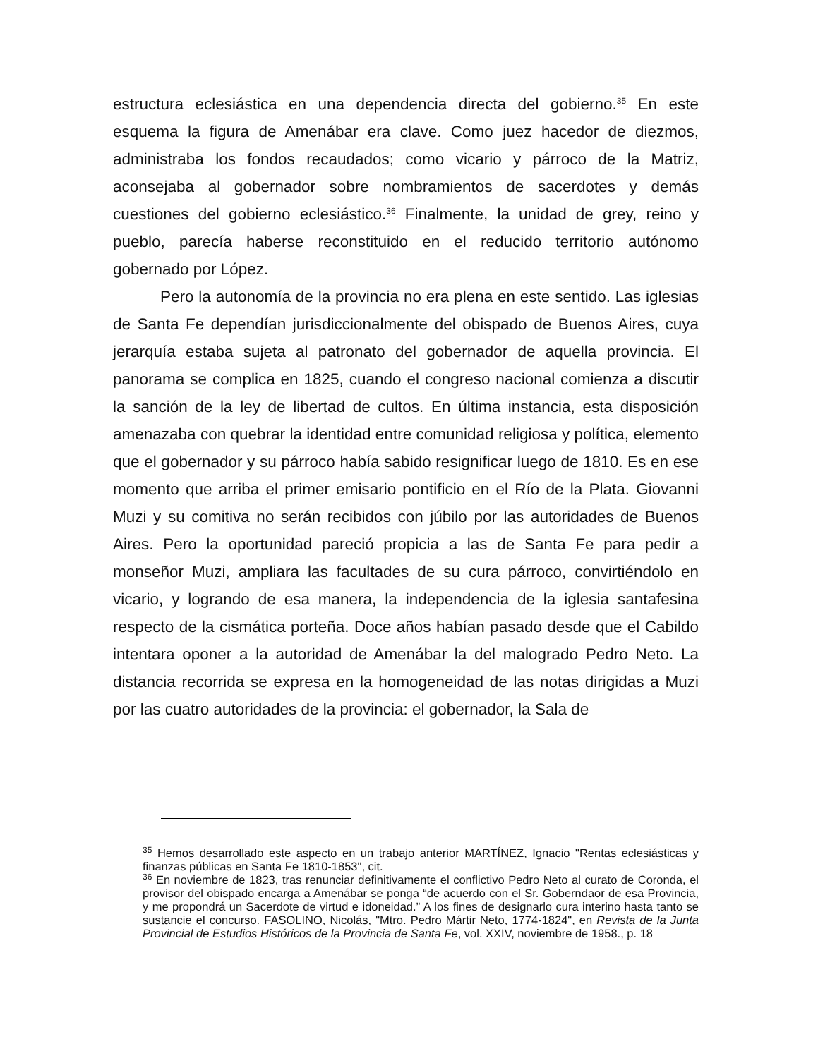estructura eclesiástica en una dependencia directa del gobierno.<sup>35</sup> En este esquema la figura de Amenábar era clave. Como juez hacedor de diezmos, administraba los fondos recaudados; como vicario y párroco de la Matriz, aconsejaba al gobernador sobre nombramientos de sacerdotes y demás cuestiones del gobierno eclesiástico.<sup>36</sup> Finalmente, la unidad de grey, reino y pueblo, parecía haberse reconstituido en el reducido territorio autónomo gobernado por López.
Pero la autonomía de la provincia no era plena en este sentido. Las iglesias de Santa Fe dependían jurisdiccionalmente del obispado de Buenos Aires, cuya jerarquía estaba sujeta al patronato del gobernador de aquella provincia. El panorama se complica en 1825, cuando el congreso nacional comienza a discutir la sanción de la ley de libertad de cultos. En última instancia, esta disposición amenazaba con quebrar la identidad entre comunidad religiosa y política, elemento que el gobernador y su párroco había sabido resignificar luego de 1810. Es en ese momento que arriba el primer emisario pontificio en el Río de la Plata. Giovanni Muzi y su comitiva no serán recibidos con júbilo por las autoridades de Buenos Aires. Pero la oportunidad pareció propicia a las de Santa Fe para pedir a monseñor Muzi, ampliara las facultades de su cura párroco, convirtiéndolo en vicario, y logrando de esa manera, la independencia de la iglesia santafesina respecto de la cismática porteña. Doce años habían pasado desde que el Cabildo intentara oponer a la autoridad de Amenábar la del malogrado Pedro Neto. La distancia recorrida se expresa en la homogeneidad de las notas dirigidas a Muzi por las cuatro autoridades de la provincia: el gobernador, la Sala de
<sup>35</sup> Hemos desarrollado este aspecto en un trabajo anterior MARTÍNEZ, Ignacio "Rentas eclesiásticas y finanzas públicas en Santa Fe 1810-1853", cit.
<sup>36</sup> En noviembre de 1823, tras renunciar definitivamente el conflictivo Pedro Neto al curato de Coronda, el provisor del obispado encarga a Amenábar se ponga “de acuerdo con el Sr. Goberndaor de esa Provincia, y me propondrá un Sacerdote de virtud e idoneidad.” A los fines de designarlo cura interino hasta tanto se sustancie el concurso. FASOLINO, Nicolás, "Mtro. Pedro Mártir Neto, 1774-1824", en Revista de la Junta Provincial de Estudios Históricos de la Provincia de Santa Fe, vol. XXIV, noviembre de 1958., p. 18